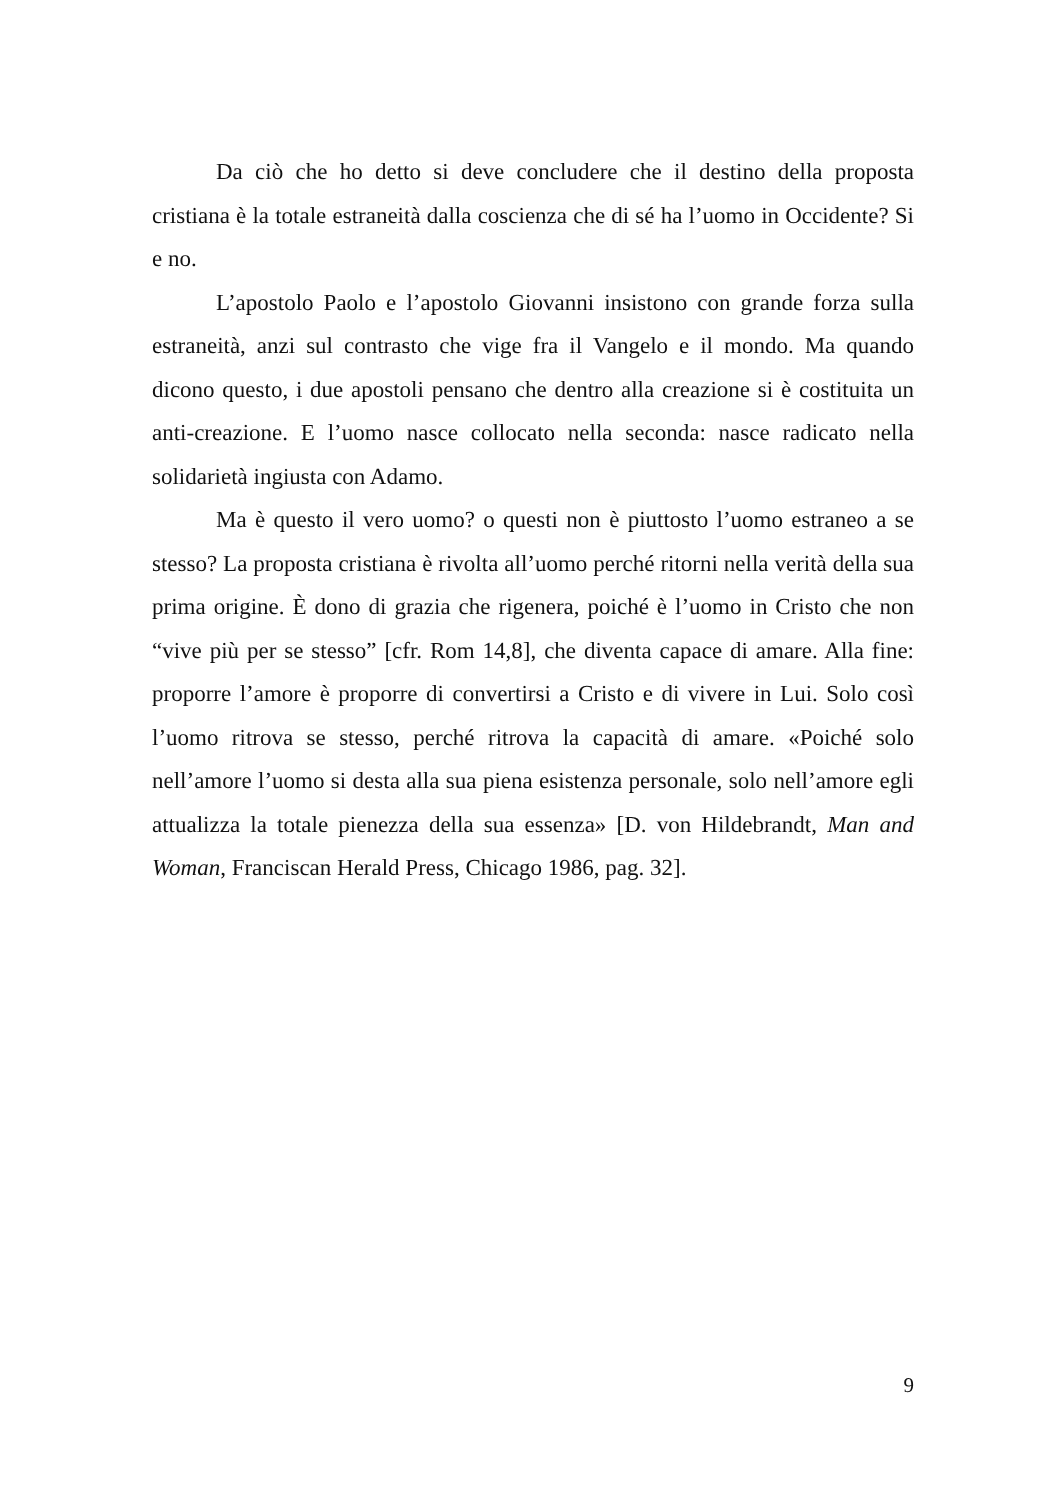Da ciò che ho detto si deve concludere che il destino della proposta cristiana è la totale estraneità dalla coscienza che di sé ha l’uomo in Occidente? Si e no.
L’apostolo Paolo e l’apostolo Giovanni insistono con grande forza sulla estraneità, anzi sul contrasto che vige fra il Vangelo e il mondo. Ma quando dicono questo, i due apostoli pensano che dentro alla creazione si è costituita un anti-creazione. E l’uomo nasce collocato nella seconda: nasce radicato nella solidarietà ingiusta con Adamo.
Ma è questo il vero uomo? o questi non è piuttosto l’uomo estraneo a se stesso? La proposta cristiana è rivolta all’uomo perché ritorni nella verità della sua prima origine. È dono di grazia che rigenera, poiché è l’uomo in Cristo che non “vive più per se stesso” [cfr. Rom 14,8], che diventa capace di amare. Alla fine: proporre l’amore è proporre di convertirsi a Cristo e di vivere in Lui. Solo così l’uomo ritrova se stesso, perché ritrova la capacità di amare. «Poiché solo nell’amore l’uomo si desta alla sua piena esistenza personale, solo nell’amore egli attualizza la totale pienezza della sua essenza» [D. von Hildebrandt, Man and Woman, Franciscan Herald Press, Chicago 1986, pag. 32].
9